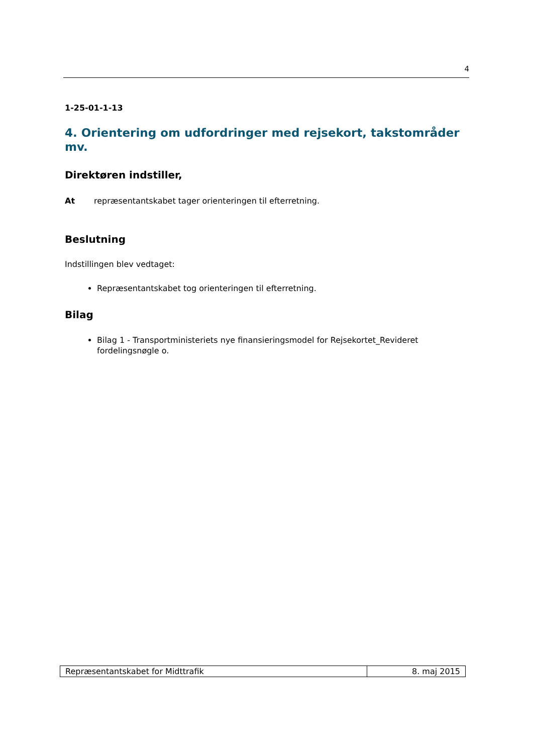4
1-25-01-1-13
4. Orientering om udfordringer med rejsekort, takstområder mv.
Direktøren indstiller,
At repræsentantskabet tager orienteringen til efterretning.
Beslutning
Indstillingen blev vedtaget:
Repræsentantskabet tog orienteringen til efterretning.
Bilag
Bilag 1 - Transportministeriets nye finansieringsmodel for Rejsekortet_Revideret fordelingsnøgle o.
| Repræsentantskabet for Midttrafik | 8. maj 2015 |